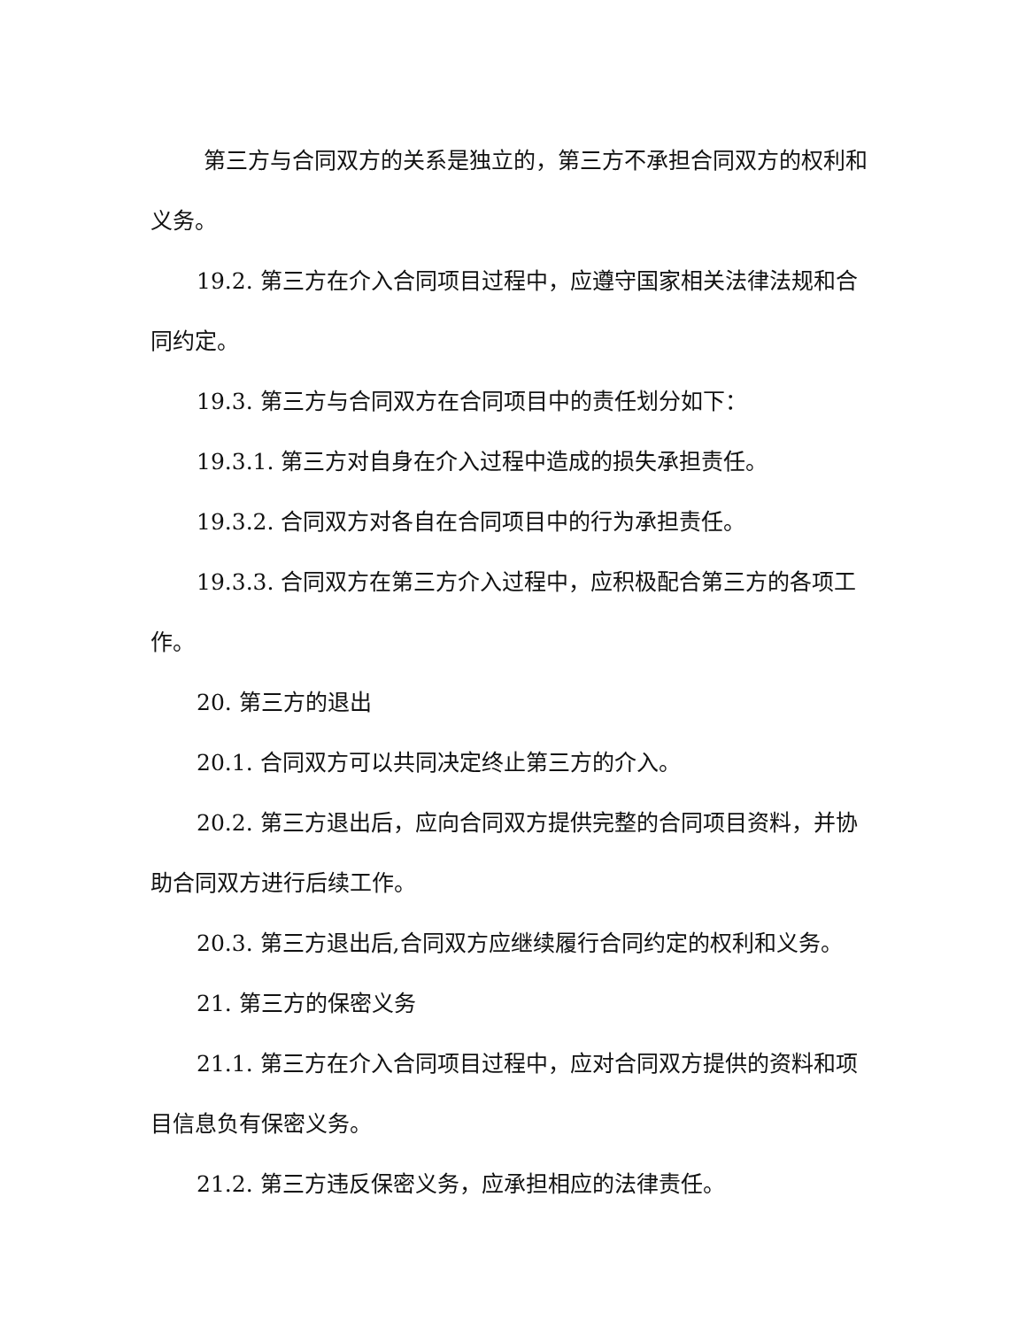第三方与合同双方的关系是独立的，第三方不承担合同双方的权利和义务。
19.2. 第三方在介入合同项目过程中，应遵守国家相关法律法规和合同约定。
19.3. 第三方与合同双方在合同项目中的责任划分如下：
19.3.1. 第三方对自身在介入过程中造成的损失承担责任。
19.3.2. 合同双方对各自在合同项目中的行为承担责任。
19.3.3. 合同双方在第三方介入过程中，应积极配合第三方的各项工作。
20. 第三方的退出
20.1. 合同双方可以共同决定终止第三方的介入。
20.2. 第三方退出后，应向合同双方提供完整的合同项目资料，并协助合同双方进行后续工作。
20.3. 第三方退出后,合同双方应继续履行合同约定的权利和义务。
21. 第三方的保密义务
21.1. 第三方在介入合同项目过程中，应对合同双方提供的资料和项目信息负有保密义务。
21.2. 第三方违反保密义务，应承担相应的法律责任。